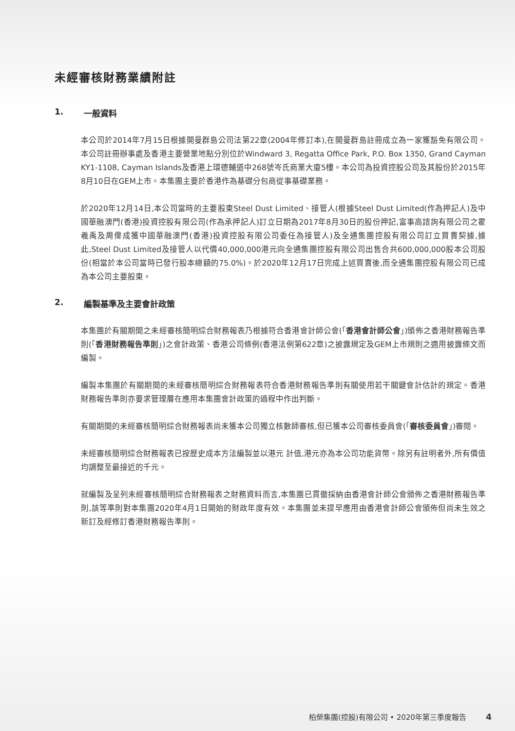未經審核財務業績附註
1. 一般資料
本公司於2014年7月15日根據開曼群島公司法第22章(2004年修訂本),在開曼群島註冊成立為一家獲豁免有限公司。本公司註冊辦事處及香港主要營業地點分別位於Windward 3, Regatta Office Park, P.O. Box 1350, Grand Cayman KY1-1108, Cayman Islands及香港上環德輔道中268號岑氏商業大廈5樓。本公司為投資控股公司及其股份於2015年8月10日在GEM上市。本集團主要於香港作為基礎分包商從事基礎業務。
於2020年12月14日,本公司當時的主要股東Steel Dust Limited、接管人(根據Steel Dust Limited(作為押記人)及中國華融澳門(香港)投資控股有限公司(作為承押記人)訂立日期為2017年8月30日的股份押記,富事高諮詢有限公司之霍羲禹及周偉成獲中國華融澳門(香港)投資控股有限公司委任為接管人)及全通集團控股有限公司訂立買賣契據,據此,Steel Dust Limited及接管人以代價40,000,000港元向全通集團控股有限公司出售合共600,000,000股本公司股份(相當於本公司當時已發行股本總額的75.0%)。於2020年12月17日完成上述買賣後,而全通集團控股有限公司已成為本公司主要股東。
2. 編製基準及主要會計政策
本集團於有關期間之未經審核簡明綜合財務報表乃根據符合香港會計師公會(「香港會計師公會」)頒佈之香港財務報告準則(「香港財務報告準則」)之會計政策、香港公司條例(香港法例第622章)之披露規定及GEM上市規則之適用披露條文而編製。
編製本集團於有關期間的未經審核簡明綜合財務報表符合香港財務報告準則有關使用若干關鍵會計估計的規定。香港財務報告準則亦要求管理層在應用本集團會計政策的過程中作出判斷。
有關期間的未經審核簡明綜合財務報表尚未獲本公司獨立核數師審核,但已獲本公司審核委員會(「審核委員會」)審閱。
未經審核簡明綜合財務報表已按歷史成本方法編製並以港元 計值,港元亦為本公司功能貨幣。除另有註明者外,所有價值均調整至最接近的千元。
就編製及呈列未經審核簡明綜合財務報表之財務資料而言,本集團已貫徹採納由香港會計師公會頒佈之香港財務報告準則,該等準則對本集團2020年4月1日開始的財政年度有效。本集團並未提早應用由香港會計師公會頒佈但尚未生效之新訂及經修訂香港財務報告準則。
柏榮集團(控股)有限公司 • 2020年第三季度報告 4